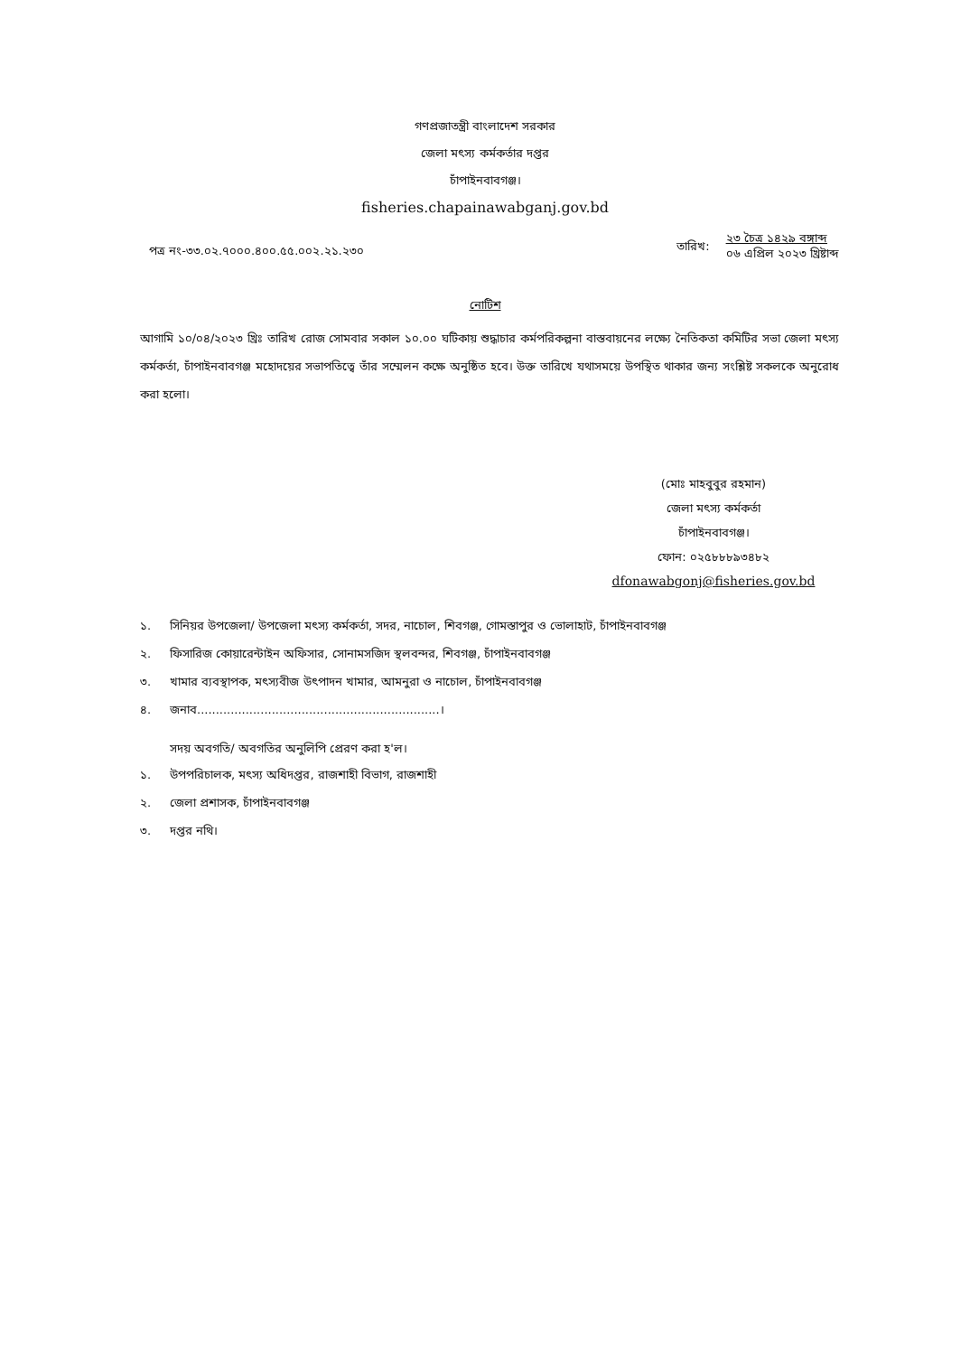গণপ্রজাতন্ত্রী বাংলাদেশ সরকার
জেলা মৎস্য কর্মকর্তার দপ্তর
চাঁপাইনবাবগঞ্জ।
fisheries.chapainawabganj.gov.bd
পত্র নং-৩৩.০২.৭০০০.৪০০.৫৫.০০২.২১.২৩০
তারিখ:
২৩ চৈত্র ১৪২৯ বঙ্গাব্দ
০৬ এপ্রিল ২০২৩ খ্রিষ্টাব্দ
নোটিশ
আগামি ১০/০৪/২০২৩ খ্রিঃ তারিখ রোজ সোমবার সকাল ১০.০০ ঘটিকায় শুদ্ধাচার কর্মপরিকল্পনা বাস্তবায়নের লক্ষ্যে নৈতিকতা কমিটির সভা জেলা মৎস্য কর্মকর্তা, চাঁপাইনবাবগঞ্জ মহোদয়ের সভাপতিত্বে তাঁর সম্মেলন কক্ষে অনুষ্ঠিত হবে। উক্ত তারিখে যথাসময়ে উপস্থিত থাকার জন্য সংশ্লিষ্ট সকলকে অনুরোধ করা হলো।
(মোঃ মাহবুবুর রহমান)
জেলা মৎস্য কর্মকর্তা
চাঁপাইনবাবগঞ্জ।
ফোন: ০২৫৮৮৮৯৩৪৮২
dfonawabgonj@fisheries.gov.bd
১. সিনিয়র উপজেলা/ উপজেলা মৎস্য কর্মকর্তা, সদর, নাচোল, শিবগঞ্জ, গোমস্তাপুর ও ভোলাহাট, চাঁপাইনবাবগঞ্জ
২. ফিসারিজ কোয়ারেন্টাইন অফিসার, সোনামসজিদ স্থলবন্দর, শিবগঞ্জ, চাঁপাইনবাবগঞ্জ
৩. খামার ব্যবস্থাপক, মৎস্যবীজ উৎপাদন খামার, আমনুরা ও নাচোল, চাঁপাইনবাবগঞ্জ
৪. জনাব.................................................................।
সদয় অবগতি/ অবগতির অনুলিপি প্রেরণ করা হ'ল।
১. উপপরিচালক, মৎস্য অধিদপ্তর, রাজশাহী বিভাগ, রাজশাহী
২. জেলা প্রশাসক, চাঁপাইনবাবগঞ্জ
৩. দপ্তর নথি।